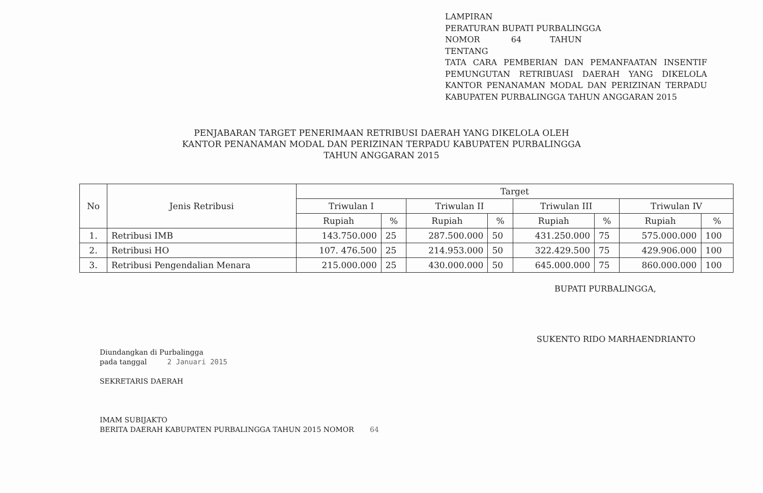LAMPIRAN
PERATURAN BUPATI PURBALINGGA
NOMOR 64 TAHUN
TENTANG
TATA CARA PEMBERIAN DAN PEMANFAATAN INSENTIF PEMUNGUTAN RETRIBUASI DAERAH YANG DIKELOLA KANTOR PENANAMAN MODAL DAN PERIZINAN TERPADU KABUPATEN PURBALINGGA TAHUN ANGGARAN 2015
PENJABARAN TARGET PENERIMAAN RETRIBUSI DAERAH YANG DIKELOLA OLEH
KANTOR PENANAMAN MODAL DAN PERIZINAN TERPADU KABUPATEN PURBALINGGA
TAHUN ANGGARAN 2015
| No | Jenis Retribusi | Target | | | | | | | |
| --- | --- | --- | --- | --- | --- | --- | --- | --- | --- |
| | | Triwulan I | | Triwulan II | | Triwulan III | | Triwulan IV | |
| | | Rupiah | % | Rupiah | % | Rupiah | % | Rupiah | % |
| 1. | Retribusi IMB | 143.750.000 | 25 | 287.500.000 | 50 | 431.250.000 | 75 | 575.000.000 | 100 |
| 2. | Retribusi HO | 107. 476.500 | 25 | 214.953.000 | 50 | 322.429.500 | 75 | 429.906.000 | 100 |
| 3. | Retribusi Pengendalian Menara | 215.000.000 | 25 | 430.000.000 | 50 | 645.000.000 | 75 | 860.000.000 | 100 |
BUPATI PURBALINGGA,
SUKENTO RIDO MARHAENDRIANTO
Diundangkan di Purbalingga
pada tanggal 2 Januari 2015
SEKRETARIS DAERAH
IMAM SUBIJAKTO
BERITA DAERAH KABUPATEN PURBALINGGA TAHUN 2015 NOMOR 64